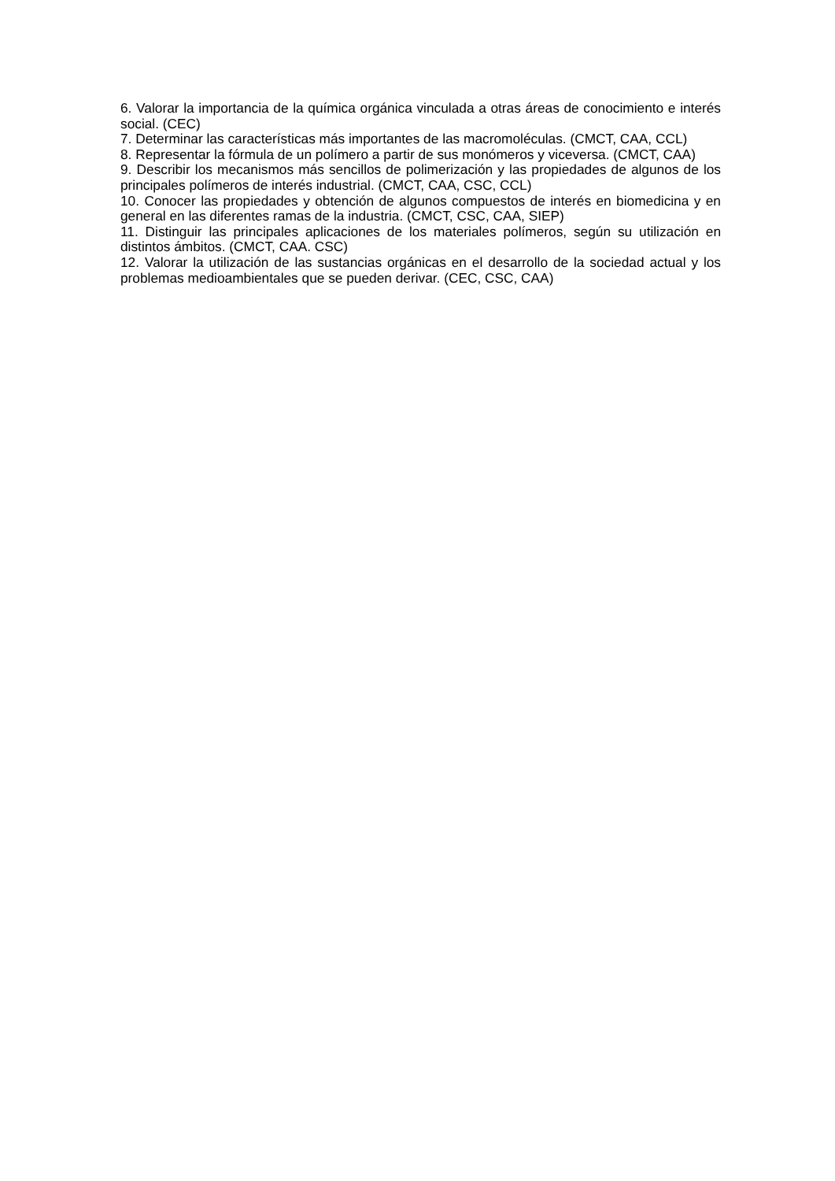6. Valorar la importancia de la química orgánica vinculada a otras áreas de conocimiento e interés social. (CEC)
7. Determinar las características más importantes de las macromoléculas. (CMCT, CAA, CCL)
8. Representar la fórmula de un polímero a partir de sus monómeros y viceversa. (CMCT, CAA)
9. Describir los mecanismos más sencillos de polimerización y las propiedades de algunos de los principales polímeros de interés industrial. (CMCT, CAA, CSC, CCL)
10. Conocer las propiedades y obtención de algunos compuestos de interés en biomedicina y en general en las diferentes ramas de la industria. (CMCT, CSC, CAA, SIEP)
11. Distinguir las principales aplicaciones de los materiales polímeros, según su utilización en distintos ámbitos. (CMCT, CAA. CSC)
12. Valorar la utilización de las sustancias orgánicas en el desarrollo de la sociedad actual y los problemas medioambientales que se pueden derivar. (CEC, CSC, CAA)